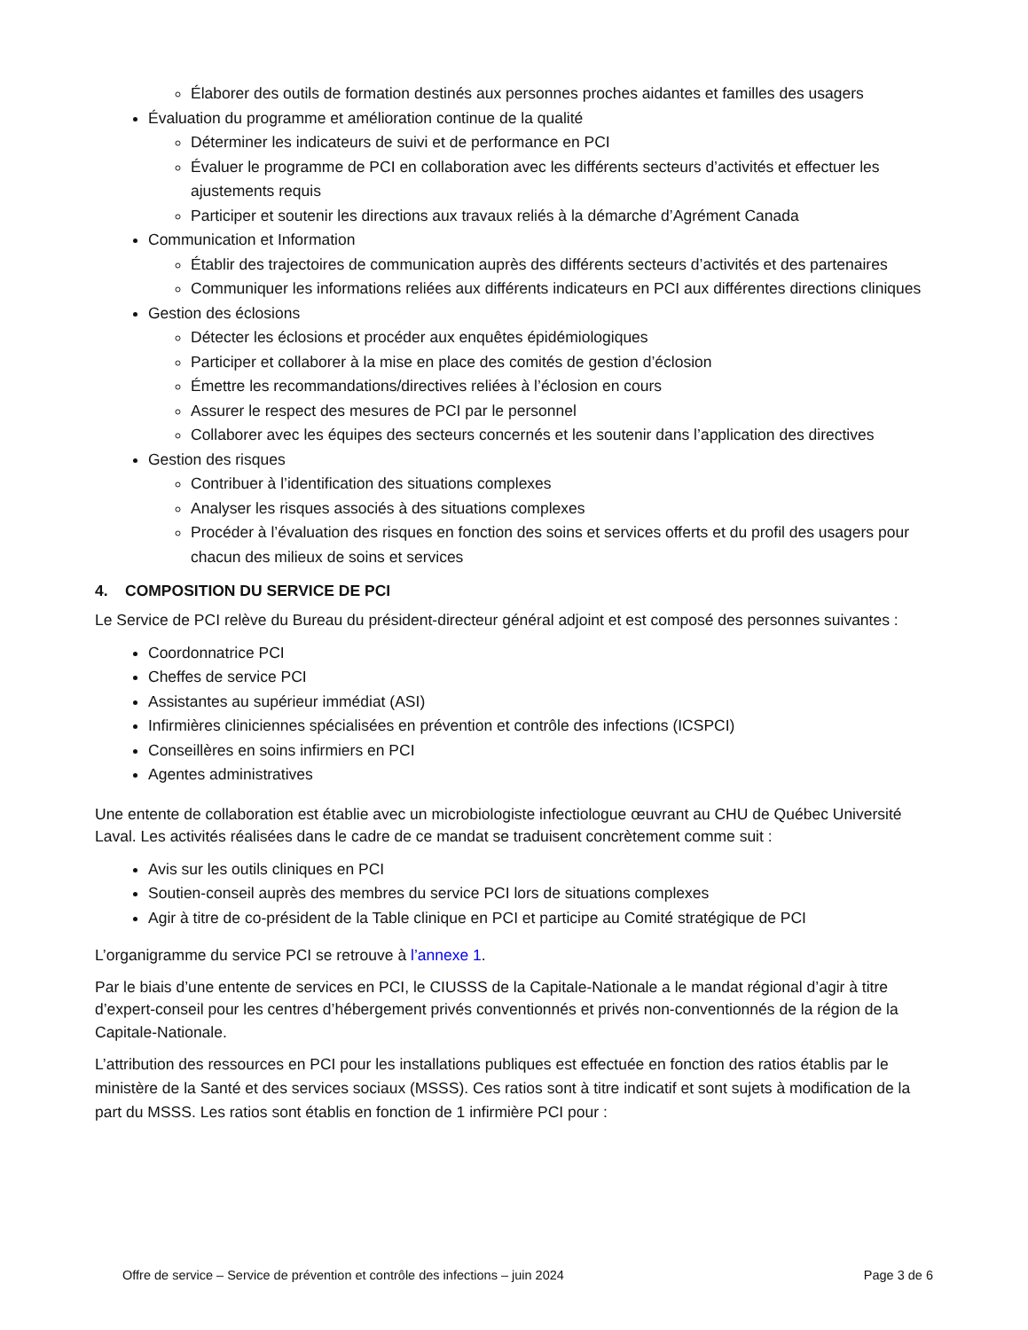Élaborer des outils de formation destinés aux personnes proches aidantes et familles des usagers
Évaluation du programme et amélioration continue de la qualité
Déterminer les indicateurs de suivi et de performance en PCI
Évaluer le programme de PCI en collaboration avec les différents secteurs d’activités et effectuer les ajustements requis
Participer et soutenir les directions aux travaux reliés à la démarche d’Agrément Canada
Communication et Information
Établir des trajectoires de communication auprès des différents secteurs d’activités et des partenaires
Communiquer les informations reliées aux différents indicateurs en PCI aux différentes directions cliniques
Gestion des éclosions
Détecter les éclosions et procéder aux enquêtes épidémiologiques
Participer et collaborer à la mise en place des comités de gestion d’éclosion
Émettre les recommandations/directives reliées à l’éclosion en cours
Assurer le respect des mesures de PCI par le personnel
Collaborer avec les équipes des secteurs concernés et les soutenir dans l’application des directives
Gestion des risques
Contribuer à l’identification des situations complexes
Analyser les risques associés à des situations complexes
Procéder à l’évaluation des risques en fonction des soins et services offerts et du profil des usagers pour chacun des milieux de soins et services
4. COMPOSITION DU SERVICE DE PCI
Le Service de PCI relève du Bureau du président-directeur général adjoint et est composé des personnes suivantes :
Coordonnatrice PCI
Cheffes de service PCI
Assistantes au supérieur immédiat (ASI)
Infirmières cliniciennes spécialisées en prévention et contrôle des infections (ICSPCI)
Conseillères en soins infirmiers en PCI
Agentes administratives
Une entente de collaboration est établie avec un microbiologiste infectiologue œuvrant au CHU de Québec Université Laval. Les activités réalisées dans le cadre de ce mandat se traduisent concrètement comme suit :
Avis sur les outils cliniques en PCI
Soutien-conseil auprès des membres du service PCI lors de situations complexes
Agir à titre de co-président de la Table clinique en PCI et participe au Comité stratégique de PCI
L’organigramme du service PCI se retrouve à l’annexe 1.
Par le biais d’une entente de services en PCI, le CIUSSS de la Capitale-Nationale a le mandat régional d’agir à titre d’expert-conseil pour les centres d’hébergement privés conventionnés et privés non-conventionnés de la région de la Capitale-Nationale.
L’attribution des ressources en PCI pour les installations publiques est effectuée en fonction des ratios établis par le ministère de la Santé et des services sociaux (MSSS). Ces ratios sont à titre indicatif et sont sujets à modification de la part du MSSS. Les ratios sont établis en fonction de 1 infirmière PCI pour :
Offre de service – Service de prévention et contrôle des infections – juin 2024 Page 3 de 6